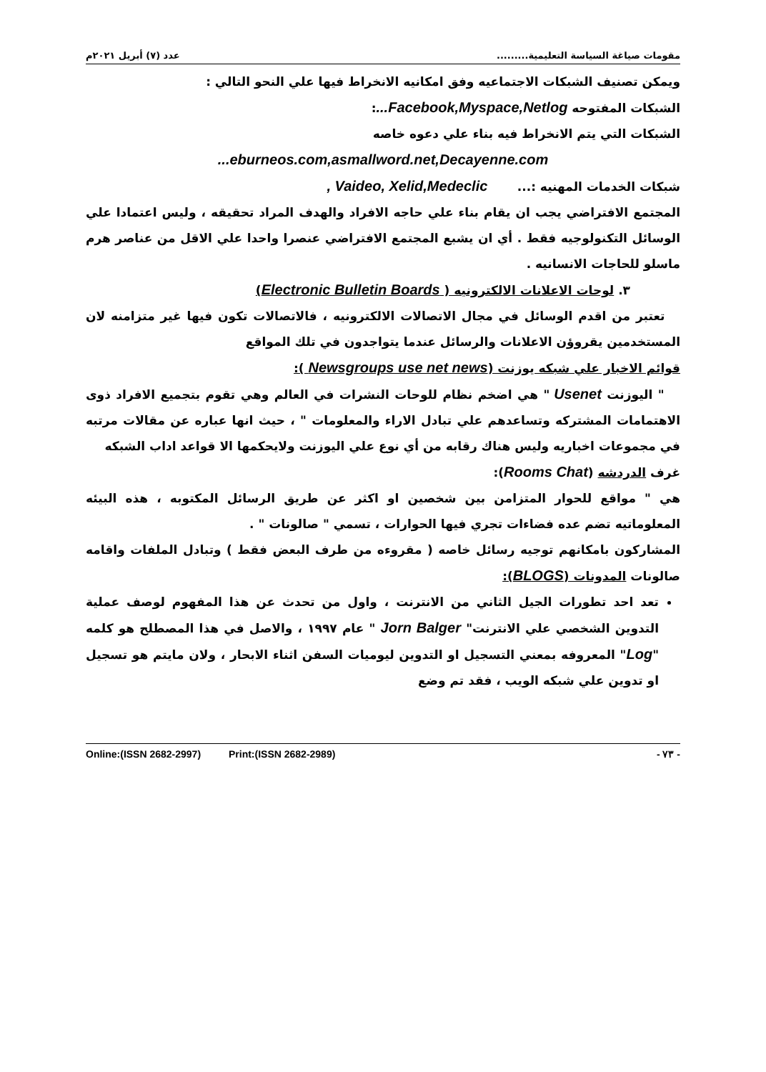مقومات صياغة السياسة التعليمية......... عدد (٧) أبريل ٢٠٢١م
ويمكن تصنيف الشبكات الاجتماعيه وفق امكانيه الانخراط فيها علي النحو التالي :
الشبكات المفتوحه Facebook,Myspace,Netlog...:
الشبكات التي يتم الانخراط فيه بناء علي دعوه خاصه
eburneos.com,asmallword.net,Decayenne.com...
شبكات الخدمات المهنيه :... Vaideo, Xelid,Medeclic ,
المجتمع الافتراضي يجب ان يقام بناء علي حاجه الافراد والهدف المراد تحقيقه ، وليس اعتمادا علي الوسائل التكنولوجيه فقط . أي ان يشبع المجتمع الافتراضي عنصرا واحدا علي الاقل من عناصر هرم ماسلو للحاجات الانسانيه .
٣. لوحات الاعلانات الالكترونيه ( Electronic Bulletin Boards)
تعتبر من اقدم الوسائل في مجال الاتصالات الالكترونيه ، فالاتصالات تكون فيها غير متزامنه لان المستخدمين يقروؤن الاعلانات والرسائل عندما يتواجدون في تلك المواقع
قوائم الاخبار علي شبكه يوزنت (Newsgroups use net news ):
" اليوزنت Usenet " هي اضخم نظام للوحات النشرات في العالم وهي تقوم بتجميع الافراد ذوى الاهتمامات المشتركه وتساعدهم علي تبادل الاراء والمعلومات " ، حيث انها عباره عن مقالات مرتبه في مجموعات اخباريه وليس هناك رقابه من أي نوع علي اليوزنت ولايحكمها الا قواعد اداب الشبكه
غرف الدردشه (Rooms Chat):
هي " مواقع للحوار المتزامن بين شخصين او اكثر عن طريق الرسائل المكتوبه ، هذه البيئه المعلوماتيه تضم عده فضاءات تجري فيها الحوارات ، تسمي " صالونات " .
المشاركون بامكانهم توجيه رسائل خاصه ( مقروءه من طرف البعض فقط ) وتبادل الملفات واقامه صالونات المدونات (BLOGS):
تعد احد تطورات الجيل الثاني من الانترنت ، واول من تحدث عن هذا المفهوم لوصف عملية التدوين الشخصي علي الانترنت" Jorn Balger " عام ١٩٩٧ ، والاصل في هذا المصطلح هو كلمه "Log" المعروفه بمعني التسجيل او التدوين ليوميات السفن اثناء الابحار ، ولان مايتم هو تسجيل او تدوين علي شبكه الويب ، فقد تم وضع
Online:(ISSN 2682-2997) Print:(ISSN 2682-2989) - ٧٣ -